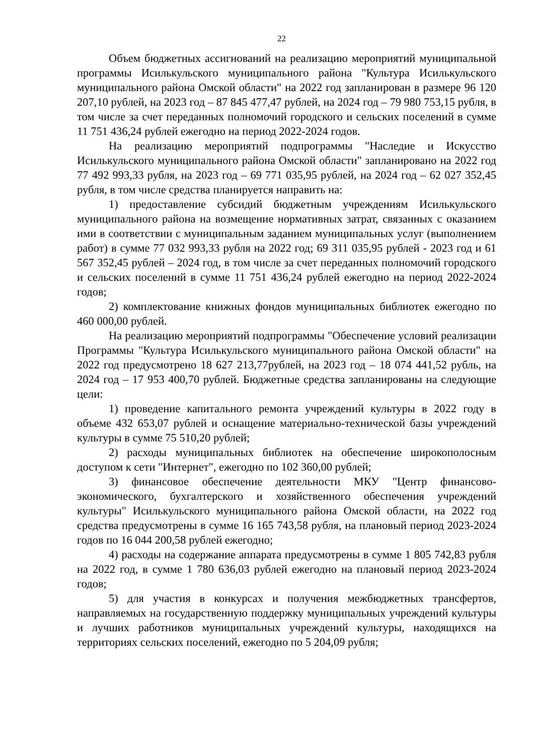22
Объем бюджетных ассигнований на реализацию мероприятий муниципальной программы Исилькульского муниципального района "Культура Исилькульского муниципального района Омской области" на 2022 год запланирован в размере 96 120 207,10 рублей, на 2023 год – 87 845 477,47 рублей, на 2024 год – 79 980 753,15 рубля, в том числе за счет переданных полномочий городского и сельских поселений в сумме 11 751 436,24 рублей ежегодно на период 2022-2024 годов.
На реализацию мероприятий подпрограммы "Наследие и Искусство Исилькульского муниципального района Омской области" запланировано на 2022 год 77 492 993,33 рубля, на 2023 год – 69 771 035,95 рублей, на 2024 год – 62 027 352,45 рубля, в том числе средства планируется направить на:
1) предоставление субсидий бюджетным учреждениям Исилькульского муниципального района на возмещение нормативных затрат, связанных с оказанием ими в соответствии с муниципальным заданием муниципальных услуг (выполнением работ) в сумме 77 032 993,33 рубля на 2022 год; 69 311 035,95 рублей - 2023 год и 61 567 352,45 рублей – 2024 год, в том числе за счет переданных полномочий городского и сельских поселений в сумме 11 751 436,24 рублей ежегодно на период 2022-2024 годов;
2) комплектование книжных фондов муниципальных библиотек ежегодно по 460 000,00 рублей.
На реализацию мероприятий подпрограммы "Обеспечение условий реализации Программы "Культура Исилькульского муниципального района Омской области" на 2022 год предусмотрено 18 627 213,77рублей, на 2023 год – 18 074 441,52 рубль, на 2024 год – 17 953 400,70 рублей. Бюджетные средства запланированы на следующие цели:
1) проведение капитального ремонта учреждений культуры в 2022 году в объеме 432 653,07 рублей и оснащение материально-технической базы учреждений культуры в сумме 75 510,20 рублей;
2) расходы муниципальных библиотек на обеспечение широкополосным доступом к сети "Интернет", ежегодно по 102 360,00 рублей;
3) финансовое обеспечение деятельности МКУ "Центр финансово-экономического, бухгалтерского и хозяйственного обеспечения учреждений культуры" Исилькульского муниципального района Омской области, на 2022 год средства предусмотрены в сумме 16 165 743,58 рубля, на плановый период 2023-2024 годов по 16 044 200,58 рублей ежегодно;
4) расходы на содержание аппарата предусмотрены в сумме 1 805 742,83 рубля на 2022 год, в сумме 1 780 636,03 рублей ежегодно на плановый период 2023-2024 годов;
5) для участия в конкурсах и получения межбюджетных трансфертов, направляемых на государственную поддержку муниципальных учреждений культуры и лучших работников муниципальных учреждений культуры, находящихся на территориях сельских поселений, ежегодно по 5 204,09 рубля;